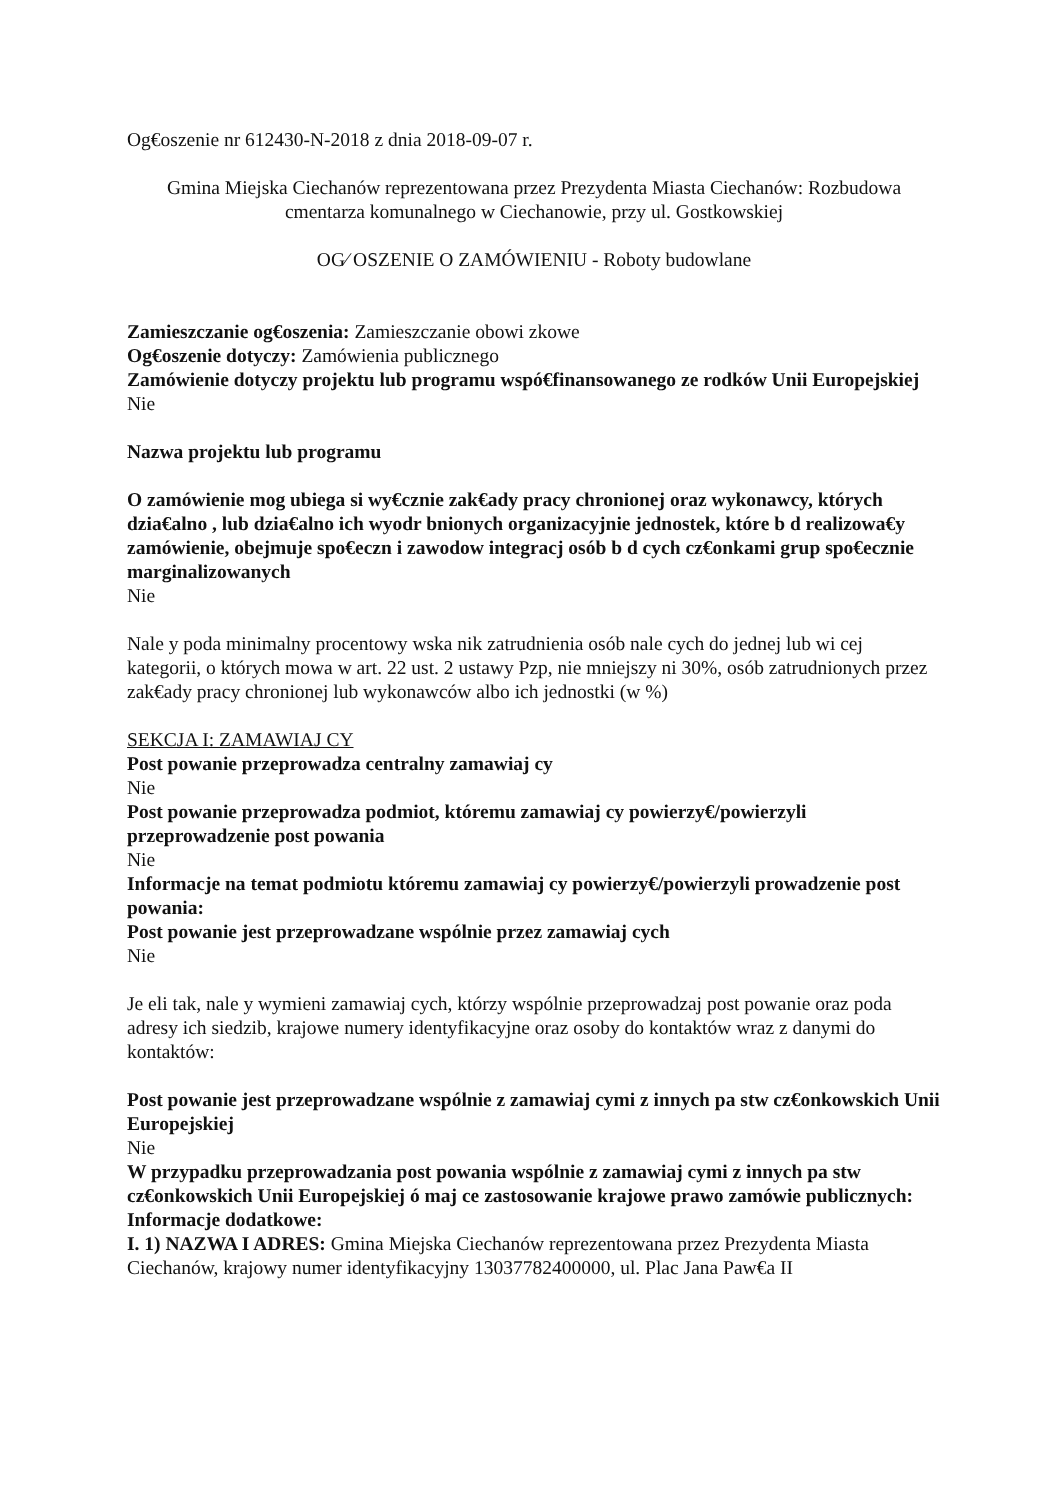Og€oszenie nr 612430-N-2018 z dnia 2018-09-07 r.
Gmina Miejska Ciechanów reprezentowana przez Prezydenta Miasta Ciechanów: Rozbudowa cmentarza komunalnego w Ciechanowie, przy ul. Gostkowskiej
OG⁄ OSZENIE O ZAMÓWIENIU - Roboty budowlane
Zamieszczanie og€oszenia: Zamieszczanie obowi zkowe
Og€oszenie dotyczy: Zamówienia publicznego
Zamówienie dotyczy projektu lub programu wspó€finansowanego ze rodków Unii Europejskiej
Nie
Nazwa projektu lub programu
O zamówienie mog ubiega si wy€cznie zak€ady pracy chronionej oraz wykonawcy, których dzia€alno , lub dzia€alno ich wyodr bnionych organizacyjnie jednostek, które b d realizowa€y zamówienie, obejmuje spo€eczn i zawodow integracj osób b d cych cz€onkami grup spo€ecznie marginalizowanych
Nie
Nale y poda minimalny procentowy wska nik zatrudnienia osób nale cych do jednej lub wi cej kategorii, o których mowa w art. 22 ust. 2 ustawy Pzp, nie mniejszy ni 30%, osób zatrudnionych przez zak€ady pracy chronionej lub wykonawców albo ich jednostki (w %)
SEKCJA I: ZAMAWIAJ CY
Post powanie przeprowadza centralny zamawiaj cy
Nie
Post powanie przeprowadza podmiot, któremu zamawiaj cy powierzy€/powierzyli przeprowadzenie post powania
Nie
Informacje na temat podmiotu któremu zamawiaj cy powierzy€/powierzyli prowadzenie post powania:
Post powanie jest przeprowadzane wspólnie przez zamawiaj cych
Nie
Je eli tak, nale y wymieni zamawiaj cych, którzy wspólnie przeprowadzaj post powanie oraz poda adresy ich siedzib, krajowe numery identyfikacyjne oraz osoby do kontaktów wraz z danymi do kontaktów:
Post powanie jest przeprowadzane wspólnie z zamawiaj cymi z innych pa stw cz€onkowskich Unii Europejskiej
Nie
W przypadku przeprowadzania post powania wspólnie z zamawiaj cymi z innych pa stw cz€onkowskich Unii Europejskiej ó maj ce zastosowanie krajowe prawo zamówie publicznych:
Informacje dodatkowe:
I. 1) NAZWA I ADRES: Gmina Miejska Ciechanów reprezentowana przez Prezydenta Miasta Ciechanów, krajowy numer identyfikacyjny 13037782400000, ul. Plac Jana Paw€a II